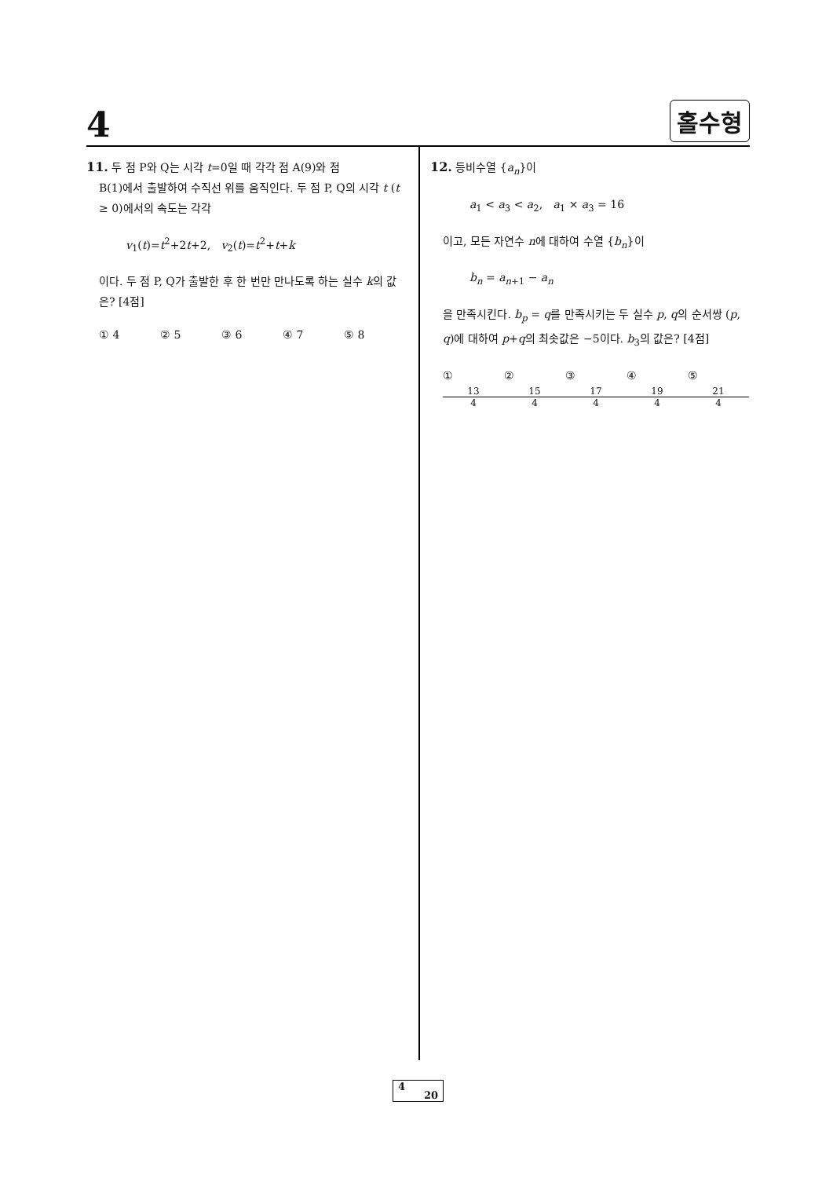4 홀수형
11. 두 점 P와 Q는 시각 t=0일 때 각각 점 A(9)와 점
B(1)에서 출발하여 수직선 위를 움직인다. 두 점 P, Q의 시각 t (t ≥ 0)에서의 속도는 각각
v<sub>1</sub>(t)=t<sup>2</sup>+2t+2, v<sub>2</sub>(t)=t<sup>2</sup>+t+k
이다. 두 점 P, Q가 출발한 후 한 번만 만나도록 하는 실수 k의 값은? [4점]
① 4 ② 5 ③ 6 ④ 7 ⑤ 8
12. 등비수열 {a<sub>n</sub>}이
a<sub>1</sub> < a<sub>3</sub> < a<sub>2</sub>, a<sub>1</sub> × a<sub>3</sub> = 16
이고, 모든 자연수 n에 대하여 수열 {b<sub>n</sub>}이
b<sub>n</sub> = a<sub>n+1</sub> − a<sub>n</sub>
을 만족시킨다. b<sub>p</sub> = q를 만족시키는 두 실수 p, q의 순서쌍 (p, q)에 대하여 p+q의 최솟값은 −5이다. b<sub>3</sub>의 값은? [4점]
① 13 4 ② 15 4 ③ 17 4 ④ 19 4 ⑤ 21 4
4
20